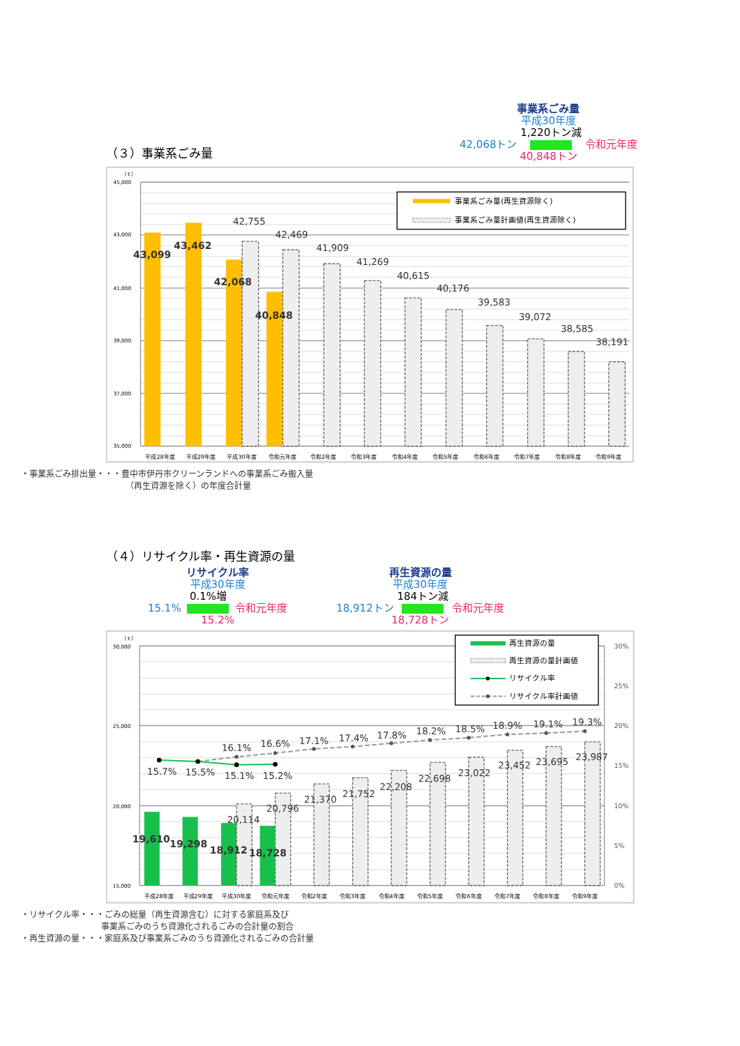（３）事業系ごみ量
事業系ごみ量
平成30年度
42,068トン 1,220トン減
令和元年度
40,848トン
45,000
43,000
41,000
39,000
37,000
35,000
（ｔ）
43,099
43,462
42,068
40,848
42,755
42,469
41,909
41,269
40,615
40,176
39,583
39,072
38,585
38,191
平成28年度
平成29年度
平成30年度
令和元年度
令和2年度
令和3年度
令和4年度
令和5年度
令和6年度
令和7年度
令和8年度
令和9年度
事業系ごみ量(再生資源除く)
事業系ごみ量計画値(再生資源除く)
・事業系ごみ排出量・・・豊中市伊丹市クリーンランドへの事業系ごみ搬入量
（再生資源を除く）の年度合計量
（４）リサイクル率・再生資源の量
リサイクル率
平成30年度
15.1% 0.1%増
令和元年度
15.2%
再生資源の量
平成30年度
18,912トン 184トン減
令和元年度
18,728トン
30,000
25,000
20,000
15,000
（ｔ）
30%
25%
20%
15%
10%
5%
0%
15.7%
15.5%
15.1%
15.2%
16.1%
16.6%
17.1%
17.4%
17.8%
18.2%
18.5%
18.9%
19.1%
19.3%
20,114
20,796
21,370
21,752
22,208
22,698
23,022
23,452
23,695
23,987
19,610
19,298
18,912
18,728
平成28年度
平成29年度
平成30年度
令和元年度
令和2年度
令和3年度
令和4年度
令和5年度
令和6年度
令和7年度
令和8年度
令和9年度
再生資源の量
再生資源の量計画値
リサイクル率
リサイクル率計画値
・リサイクル率・・・ごみの総量（再生資源含む）に対する家庭系及び
事業系ごみのうち資源化されるごみの合計量の割合
・再生資源の量・・・家庭系及び事業系ごみのうち資源化されるごみの合計量